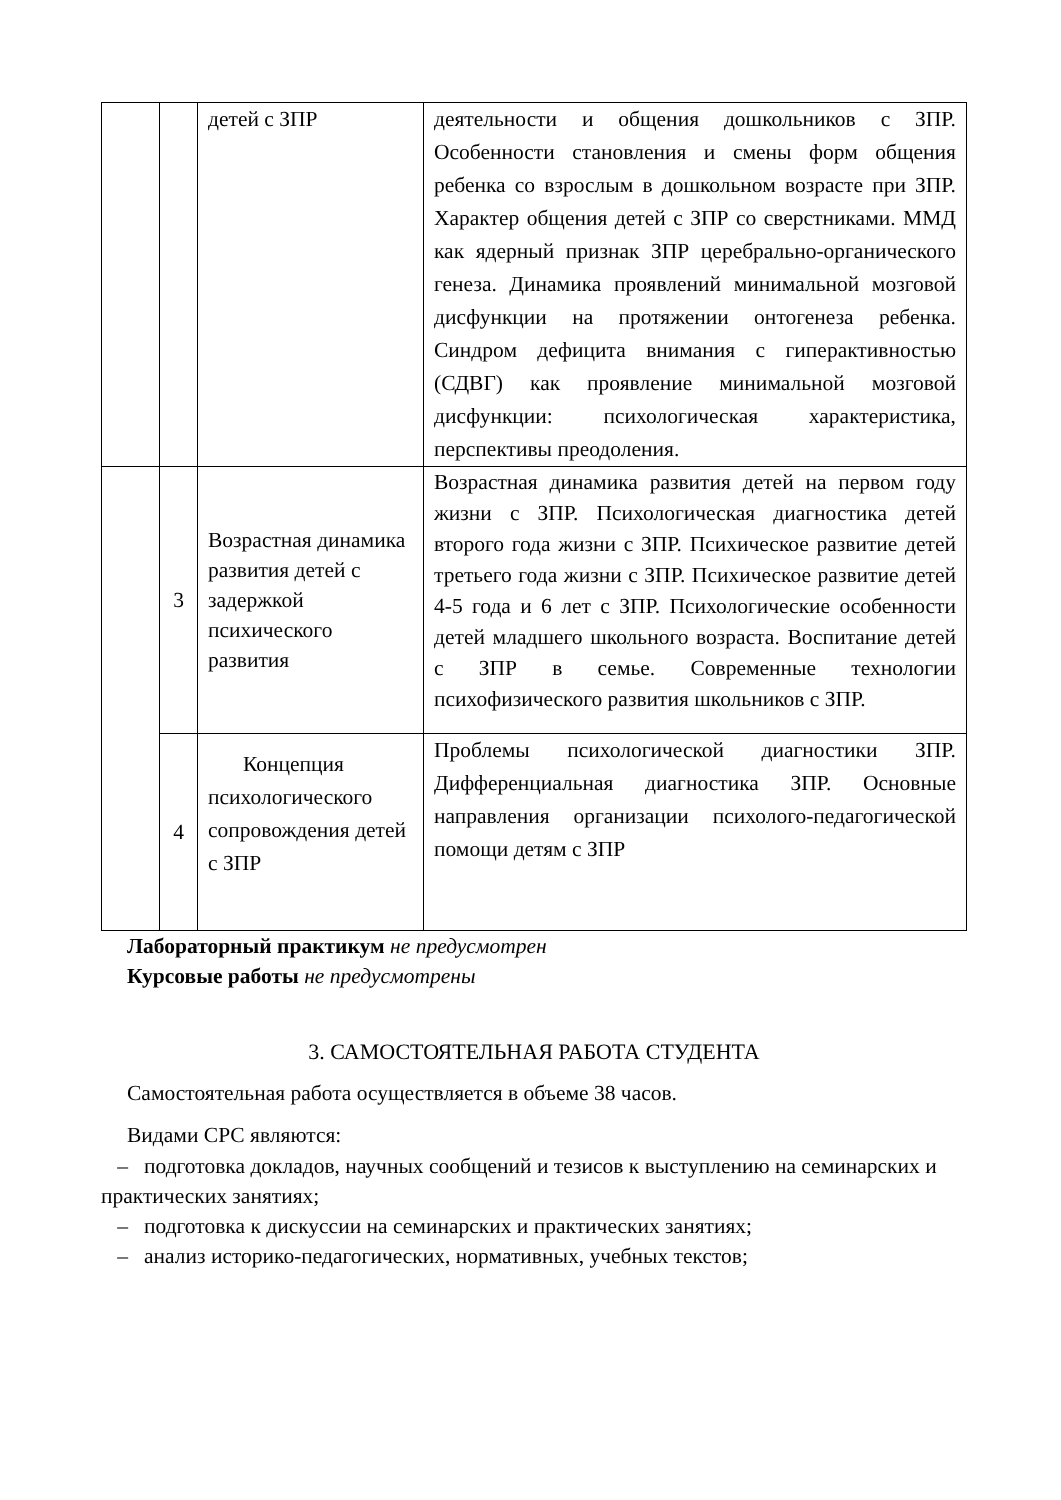| | | детей с ЗПР | деятельности и общения дошкольников с ЗПР. Особенности становления и смены форм общения ребенка со взрослым в дошкольном возрасте при ЗПР. Характер общения детей с ЗПР со сверстниками. ММД как ядерный признак ЗПР церебрально-органического генеза. Динамика проявлений минимальной мозговой дисфункции на протяжении онтогенеза ребенка. Синдром дефицита внимания с гиперактивностью (СДВГ) как проявление минимальной мозговой дисфункции: психологическая характеристика, перспективы преодоления. |
| | 3 | Возрастная динамика развития детей с задержкой психического развития | Возрастная динамика развития детей на первом году жизни с ЗПР. Психологическая диагностика детей второго года жизни с ЗПР. Психическое развитие детей третьего года жизни с ЗПР. Психическое развитие детей 4-5 года и 6 лет с ЗПР. Психологические особенности детей младшего школьного возраста. Воспитание детей с ЗПР в семье. Современные технологии психофизического развития школьников с ЗПР. |
| | 4 | Концепция психологического сопровождения детей с ЗПР | Проблемы психологической диагностики ЗПР. Дифференциальная диагностика ЗПР. Основные направления организации психолого-педагогической помощи детям с ЗПР |
Лабораторный практикум не предусмотрен
Курсовые работы не предусмотрены
3. САМОСТОЯТЕЛЬНАЯ РАБОТА СТУДЕНТА
Самостоятельная работа осуществляется в объеме 38 часов.
Видами СРС являются:
– подготовка докладов, научных сообщений и тезисов к выступлению на семинарских и практических занятиях;
– подготовка к дискуссии на семинарских и практических занятиях;
– анализ историко-педагогических, нормативных, учебных текстов;